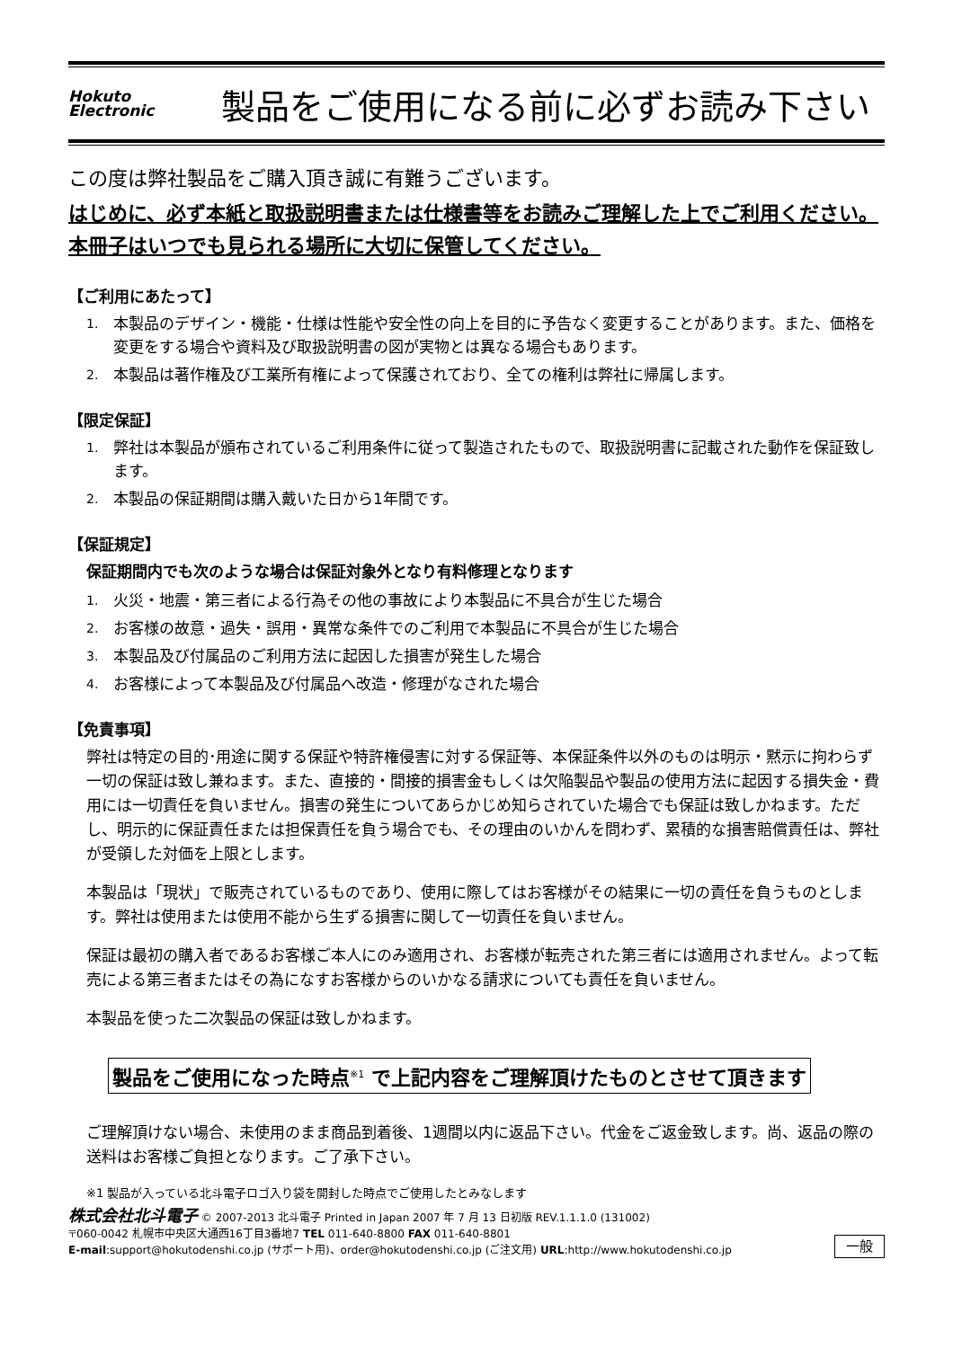Hokuto
Electronic
製品をご使用になる前に必ずお読み下さい
この度は弊社製品をご購入頂き誠に有難うございます。
はじめに、必ず本紙と取扱説明書または仕様書等をお読みご理解した上でご利用ください。本冊子はいつでも見られる場所に大切に保管してください。
【ご利用にあたって】
1. 本製品のデザイン・機能・仕様は性能や安全性の向上を目的に予告なく変更することがあります。また、価格を変更をする場合や資料及び取扱説明書の図が実物とは異なる場合もあります。
2. 本製品は著作権及び工業所有権によって保護されており、全ての権利は弊社に帰属します。
【限定保証】
1. 弊社は本製品が頒布されているご利用条件に従って製造されたもので、取扱説明書に記載された動作を保証致します。
2. 本製品の保証期間は購入戴いた日から1年間です。
【保証規定】
保証期間内でも次のような場合は保証対象外となり有料修理となります
1. 火災・地震・第三者による行為その他の事故により本製品に不具合が生じた場合
2. お客様の故意・過失・誤用・異常な条件でのご利用で本製品に不具合が生じた場合
3. 本製品及び付属品のご利用方法に起因した損害が発生した場合
4. お客様によって本製品及び付属品へ改造・修理がなされた場合
【免責事項】
弊社は特定の目的･用途に関する保証や特許権侵害に対する保証等、本保証条件以外のものは明示・黙示に拘わらず一切の保証は致し兼ねます。また、直接的・間接的損害金もしくは欠陥製品や製品の使用方法に起因する損失金・費用には一切責任を負いません。損害の発生についてあらかじめ知らされていた場合でも保証は致しかねます。ただし、明示的に保証責任または担保責任を負う場合でも、その理由のいかんを問わず、累積的な損害賠償責任は、弊社が受領した対価を上限とします。
本製品は「現状」で販売されているものであり、使用に際してはお客様がその結果に一切の責任を負うものとします。弊社は使用または使用不能から生ずる損害に関して一切責任を負いません。
保証は最初の購入者であるお客様ご本人にのみ適用され、お客様が転売された第三者には適用されません。よって転売による第三者またはその為になすお客様からのいかなる請求についても責任を負いません。
本製品を使った二次製品の保証は致しかねます。
製品をご使用になった時点<sup>※1</sup> で上記内容をご理解頂けたものとさせて頂きます
ご理解頂けない場合、未使用のまま商品到着後、1週間以内に返品下さい。代金をご返金致します。尚、返品の際の送料はお客様ご負担となります。ご了承下さい。
※1 製品が入っている北斗電子ロゴ入り袋を開封した時点でご使用したとみなします
株式会社北斗電子 © 2007-2013 北斗電子 Printed in Japan 2007 年 7 月 13 日初版 REV.1.1.1.0 (131002)
〒060-0042 札幌市中央区大通西16丁目3番地7 TEL 011-640-8800 FAX 011-640-8801
E-mail:support@hokutodenshi.co.jp (サポート用)、order@hokutodenshi.co.jp (ご注文用) URL:http://www.hokutodenshi.co.jp
一般